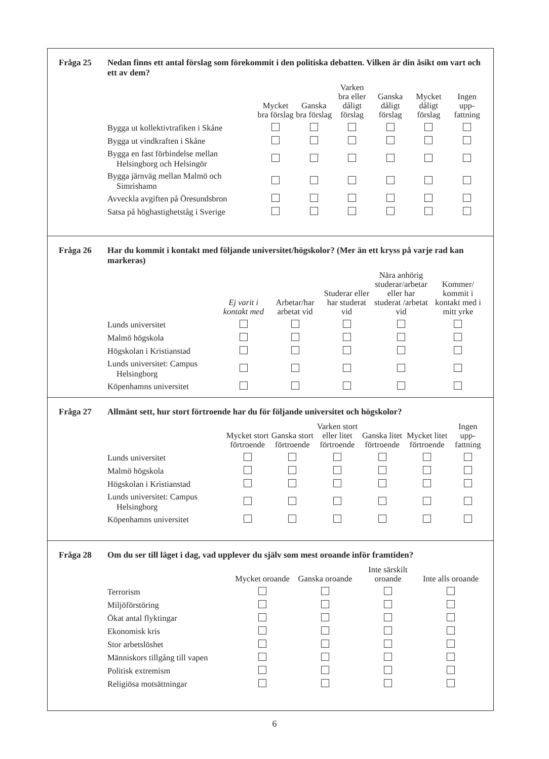Fråga 25 Nedan finns ett antal förslag som förekommit i den politiska debatten. Vilken är din åsikt om vart och ett av dem?
| | Mycket bra förslag | Ganska bra förslag | Varken bra eller dåligt förslag | Ganska dåligt förslag | Mycket dåligt förslag | Ingen upp-fattning |
| --- | --- | --- | --- | --- | --- | --- |
| Bygga ut kollektivtrafiken i Skåne | | | | | | |
| Bygga ut vindkraften i Skåne | | | | | | |
| Bygga en fast förbindelse mellan Helsingborg och Helsingör | | | | | | |
| Bygga järnväg mellan Malmö och Simrishamn | | | | | | |
| Avveckla avgiften på Öresundsbron | | | | | | |
| Satsa på höghastighetståg i Sverige | | | | | | |
Fråga 26 Har du kommit i kontakt med följande universitet/högskolor? (Mer än ett kryss på varje rad kan markeras)
| | Ej varit i kontakt med | Arbetar/har arbetat vid | Studerar eller har studerat vid | Nära anhörig studerar/arbetar eller har studerat /arbetat vid | Kommer/ kommit i kontakt med i mitt yrke |
| --- | --- | --- | --- | --- | --- |
| Lunds universitet | | | | | |
| Malmö högskola | | | | | |
| Högskolan i Kristianstad | | | | | |
| Lunds universitet: Campus Helsingborg | | | | | |
| Köpenhamns universitet | | | | | |
Fråga 27 Allmänt sett, hur stort förtroende har du för följande universitet och högskolor?
| | Mycket stort förtroende | Ganska stort förtroende | Varken stort eller litet förtroende | Ganska litet förtroende | Mycket litet förtroende | Ingen upp-fattning |
| --- | --- | --- | --- | --- | --- | --- |
| Lunds universitet | | | | | | |
| Malmö högskola | | | | | | |
| Högskolan i Kristianstad | | | | | | |
| Lunds universitet: Campus Helsingborg | | | | | | |
| Köpenhamns universitet | | | | | | |
Fråga 28 Om du ser till läget i dag, vad upplever du själv som mest oroande inför framtiden?
| | Mycket oroande | Ganska oroande | Inte särskilt oroande | Inte alls oroande |
| --- | --- | --- | --- | --- |
| Terrorism | | | | |
| Miljöförstöring | | | | |
| Ökat antal flyktingar | | | | |
| Ekonomisk kris | | | | |
| Stor arbetslöshet | | | | |
| Människors tillgång till vapen | | | | |
| Politisk extremism | | | | |
| Religiösa motsättningar | | | | |
6